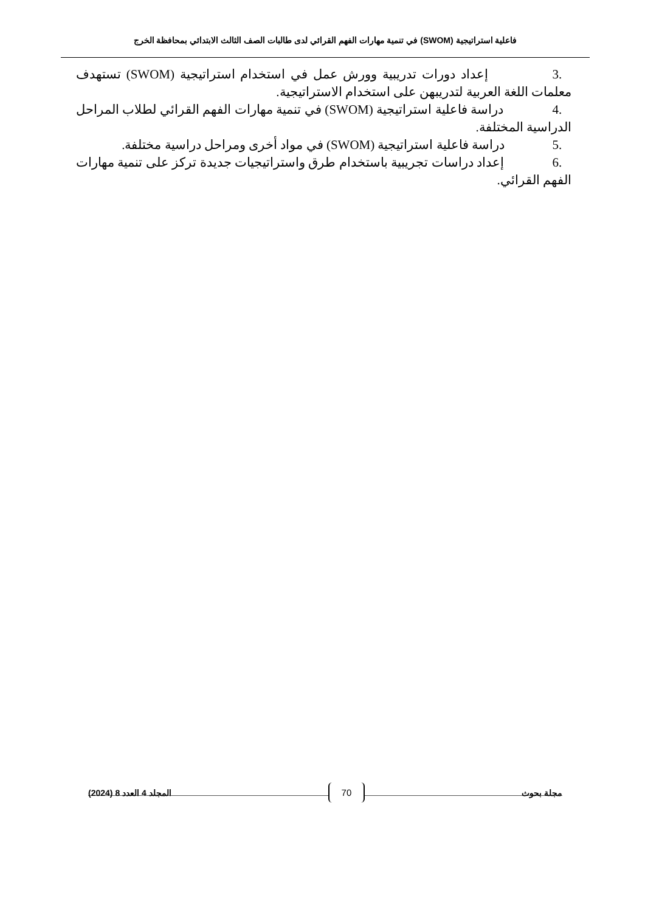فاعلية استراتيجية (SWOM) في تنمية مهارات الفهم القرائي لدى طالبات الصف الثالث الابتدائي بمحافظة الخرج
.3 إعداد دورات تدريبية وورش عمل في استخدام استراتيجية (SWOM) تستهدف معلمات اللغة العربية لتدريبهن على استخدام الاستراتيجية.
.4 دراسة فاعلية استراتيجية (SWOM) في تنمية مهارات الفهم القرائي لطلاب المراحل الدراسية المختلفة.
.5 دراسة فاعلية استراتيجية (SWOM) في مواد أخرى ومراحل دراسية مختلفة.
.6 إعداد دراسات تجريبية باستخدام طرق واستراتيجيات جديدة تركز على تنمية مهارات الفهم القرائي.
مجلة بحوث 70 المجلد 4 العدد 8 (2024)